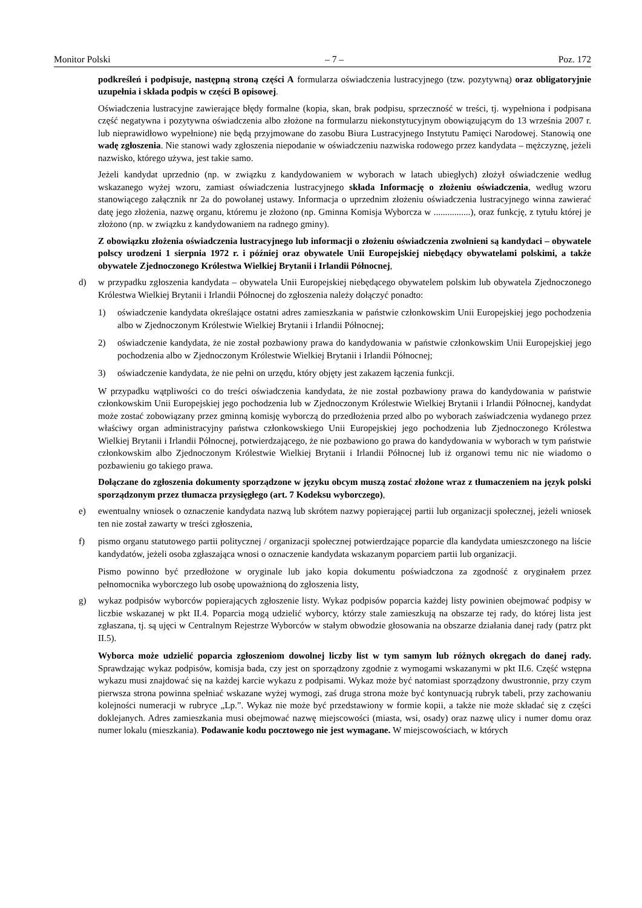Monitor Polski – 7 – Poz. 172
podkreśleń i podpisuje, następną stroną części A formularza oświadczenia lustracyjnego (tzw. pozytywną) oraz obligatoryjnie uzupełnia i składa podpis w części B opisowej.
Oświadczenia lustracyjne zawierające błędy formalne (kopia, skan, brak podpisu, sprzeczność w treści, tj. wypełniona i podpisana część negatywna i pozytywna oświadczenia albo złożone na formularzu niekonstytucyjnym obowiązującym do 13 września 2007 r. lub nieprawidłowo wypełnione) nie będą przyjmowane do zasobu Biura Lustracyjnego Instytutu Pamięci Narodowej. Stanowią one wadę zgłoszenia. Nie stanowi wady zgłoszenia niepodanie w oświadczeniu nazwiska rodowego przez kandydata – mężczyznę, jeżeli nazwisko, którego używa, jest takie samo.
Jeżeli kandydat uprzednio (np. w związku z kandydowaniem w wyborach w latach ubiegłych) złożył oświadczenie według wskazanego wyżej wzoru, zamiast oświadczenia lustracyjnego składa Informację o złożeniu oświadczenia, według wzoru stanowiącego załącznik nr 2a do powołanej ustawy. Informacja o uprzednim złożeniu oświadczenia lustracyjnego winna zawierać datę jego złożenia, nazwę organu, któremu je złożono (np. Gminna Komisja Wyborcza w ................), oraz funkcję, z tytułu której je złożono (np. w związku z kandydowaniem na radnego gminy).
Z obowiązku złożenia oświadczenia lustracyjnego lub informacji o złożeniu oświadczenia zwolnieni są kandydaci – obywatele polscy urodzeni 1 sierpnia 1972 r. i później oraz obywatele Unii Europejskiej niebędący obywatelami polskimi, a także obywatele Zjednoczonego Królestwa Wielkiej Brytanii i Irlandii Północnej,
d) w przypadku zgłoszenia kandydata – obywatela Unii Europejskiej niebędącego obywatelem polskim lub obywatela Zjednoczonego Królestwa Wielkiej Brytanii i Irlandii Północnej do zgłoszenia należy dołączyć ponadto:
1) oświadczenie kandydata określające ostatni adres zamieszkania w państwie członkowskim Unii Europejskiej jego pochodzenia albo w Zjednoczonym Królestwie Wielkiej Brytanii i Irlandii Północnej;
2) oświadczenie kandydata, że nie został pozbawiony prawa do kandydowania w państwie członkowskim Unii Europejskiej jego pochodzenia albo w Zjednoczonym Królestwie Wielkiej Brytanii i Irlandii Północnej;
3) oświadczenie kandydata, że nie pełni on urzędu, który objęty jest zakazem łączenia funkcji.
W przypadku wątpliwości co do treści oświadczenia kandydata, że nie został pozbawiony prawa do kandydowania w państwie członkowskim Unii Europejskiej jego pochodzenia lub w Zjednoczonym Królestwie Wielkiej Brytanii i Irlandii Północnej, kandydat może zostać zobowiązany przez gminną komisję wyborczą do przedłożenia przed albo po wyborach zaświadczenia wydanego przez właściwy organ administracyjny państwa członkowskiego Unii Europejskiej jego pochodzenia lub Zjednoczonego Królestwa Wielkiej Brytanii i Irlandii Północnej, potwierdzającego, że nie pozbawiono go prawa do kandydowania w wyborach w tym państwie członkowskim albo Zjednoczonym Królestwie Wielkiej Brytanii i Irlandii Północnej lub iż organowi temu nic nie wiadomo o pozbawieniu go takiego prawa.
Dołączane do zgłoszenia dokumenty sporządzone w języku obcym muszą zostać złożone wraz z tłumaczeniem na język polski sporządzonym przez tłumacza przysięgłego (art. 7 Kodeksu wyborczego),
e) ewentualny wniosek o oznaczenie kandydata nazwą lub skrótem nazwy popierającej partii lub organizacji społecznej, jeżeli wniosek ten nie został zawarty w treści zgłoszenia,
f) pismo organu statutowego partii politycznej / organizacji społecznej potwierdzające poparcie dla kandydata umieszczonego na liście kandydatów, jeżeli osoba zgłaszająca wnosi o oznaczenie kandydata wskazanym poparciem partii lub organizacji.
Pismo powinno być przedłożone w oryginale lub jako kopia dokumentu poświadczona za zgodność z oryginałem przez pełnomocnika wyborczego lub osobę upoważnioną do zgłoszenia listy,
g) wykaz podpisów wyborców popierających zgłoszenie listy. Wykaz podpisów poparcia każdej listy powinien obejmować podpisy w liczbie wskazanej w pkt II.4. Poparcia mogą udzielić wyborcy, którzy stale zamieszkują na obszarze tej rady, do której lista jest zgłaszana, tj. są ujęci w Centralnym Rejestrze Wyborców w stałym obwodzie głosowania na obszarze działania danej rady (patrz pkt II.5).
Wyborca może udzielić poparcia zgłoszeniom dowolnej liczby list w tym samym lub różnych okręgach do danej rady. Sprawdzając wykaz podpisów, komisja bada, czy jest on sporządzony zgodnie z wymogami wskazanymi w pkt II.6. Część wstępna wykazu musi znajdować się na każdej karcie wykazu z podpisami. Wykaz może być natomiast sporządzony dwustronnie, przy czym pierwsza strona powinna spełniać wskazane wyżej wymogi, zaś druga strona może być kontynuacją rubryk tabeli, przy zachowaniu kolejności numeracji w rubryce „Lp.”. Wykaz nie może być przedstawiony w formie kopii, a także nie może składać się z części doklejanych. Adres zamieszkania musi obejmować nazwę miejscowości (miasta, wsi, osady) oraz nazwę ulicy i numer domu oraz numer lokalu (mieszkania). Podawanie kodu pocztowego nie jest wymagane. W miejscowościach, w których